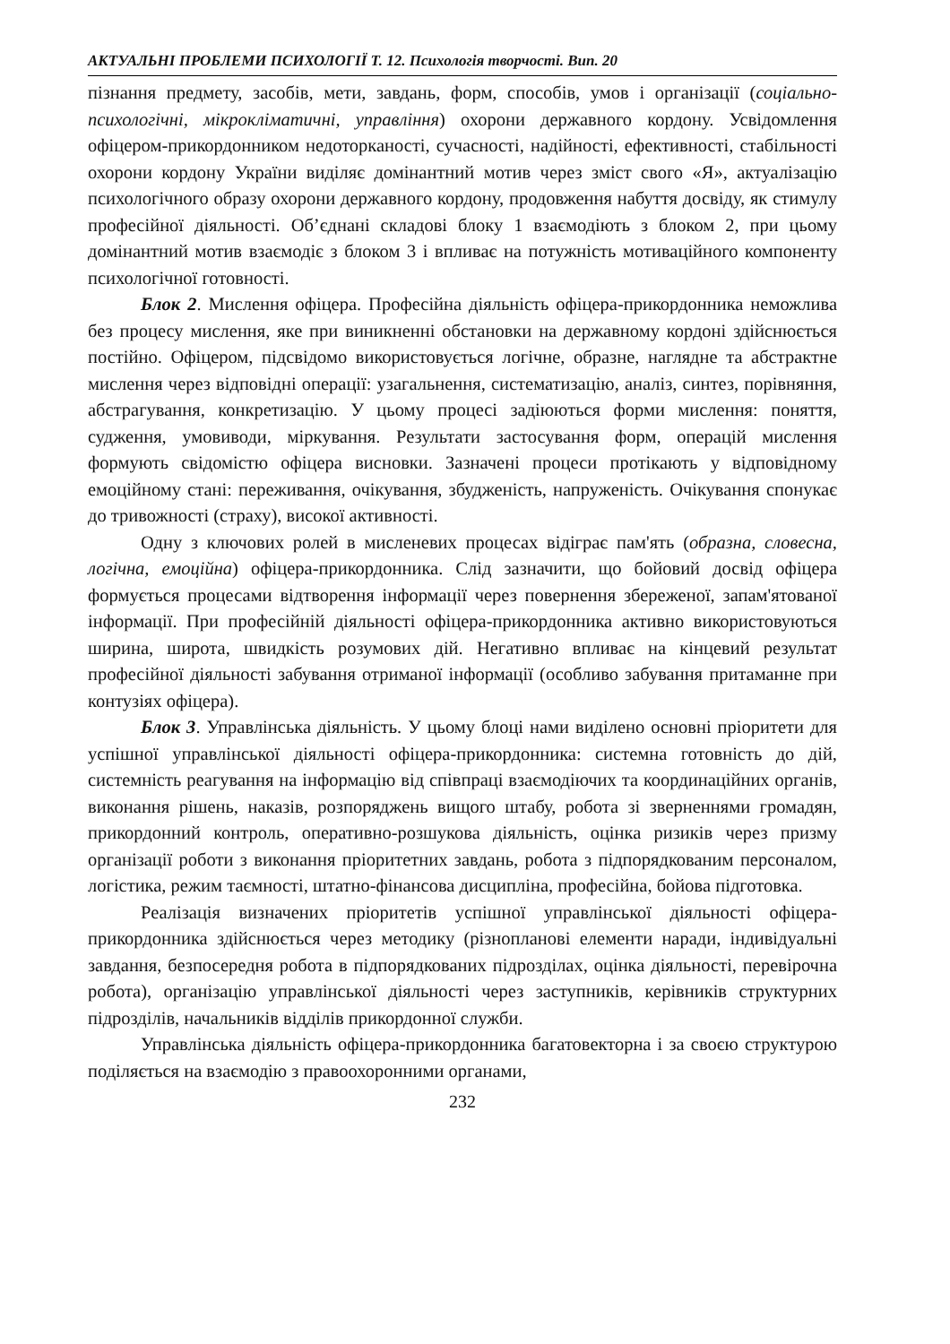АКТУАЛЬНІ ПРОБЛЕМИ ПСИХОЛОГІЇ Т. 12. Психологія творчості. Вип. 20
пізнання предмету, засобів, мети, завдань, форм, способів, умов і організації (соціально-психологічні, мікрокліматичні, управління) охорони державного кордону. Усвідомлення офіцером-прикордонником недоторканості, сучасності, надійності, ефективності, стабільності охорони кордону України виділяє домінантний мотив через зміст свого «Я», актуалізацію психологічного образу охорони державного кордону, продовження набуття досвіду, як стимулу професійної діяльності. Об’єднані складові блоку 1 взаємодіють з блоком 2, при цьому домінантний мотив взаємодіє з блоком 3 і впливає на потужність мотиваційного компоненту психологічної готовності.
Блок 2. Мислення офіцера. Професійна діяльність офіцера-прикордонника неможлива без процесу мислення, яке при виникненні обстановки на державному кордоні здійснюється постійно. Офіцером, підсвідомо використовується логічне, образне, наглядне та абстрактне мислення через відповідні операції: узагальнення, систематизацію, аналіз, синтез, порівняння, абстрагування, конкретизацію. У цьому процесі задіюються форми мислення: поняття, судження, умовиводи, міркування. Результати застосування форм, операцій мислення формують свідомістю офіцера висновки. Зазначені процеси протікають у відповідному емоційному стані: переживання, очікування, збудженість, напруженість. Очікування спонукає до тривожності (страху), високої активності.
Одну з ключових ролей в мисленевих процесах відіграє пам'ять (образна, словесна, логічна, емоційна) офіцера-прикордонника. Слід зазначити, що бойовий досвід офіцера формується процесами відтворення інформації через повернення збереженої, запам'ятованої інформації. При професійній діяльності офіцера-прикордонника активно використовуються ширина, широта, швидкість розумових дій. Негативно впливає на кінцевий результат професійної діяльності забування отриманої інформації (особливо забування притаманне при контузіях офіцера).
Блок 3. Управлінська діяльність. У цьому блоці нами виділено основні пріоритети для успішної управлінської діяльності офіцера-прикордонника: системна готовність до дій, системність реагування на інформацію від співпраці взаємодіючих та координаційних органів, виконання рішень, наказів, розпоряджень вищого штабу, робота зі зверненнями громадян, прикордонний контроль, оперативно-розшукова діяльність, оцінка ризиків через призму організації роботи з виконання пріоритетних завдань, робота з підпорядкованим персоналом, логістика, режим таємності, штатно-фінансова дисципліна, професійна, бойова підготовка.
Реалізація визначених пріоритетів успішної управлінської діяльності офіцера-прикордонника здійснюється через методику (різнопланові елементи наради, індивідуальні завдання, безпосередня робота в підпорядкованих підрозділах, оцінка діяльності, перевірочна робота), організацію управлінської діяльності через заступників, керівників структурних підрозділів, начальників відділів прикордонної служби.
Управлінська діяльність офіцера-прикордонника багатовекторна і за своєю структурою поділяється на взаємодію з правоохоронними органами,
232